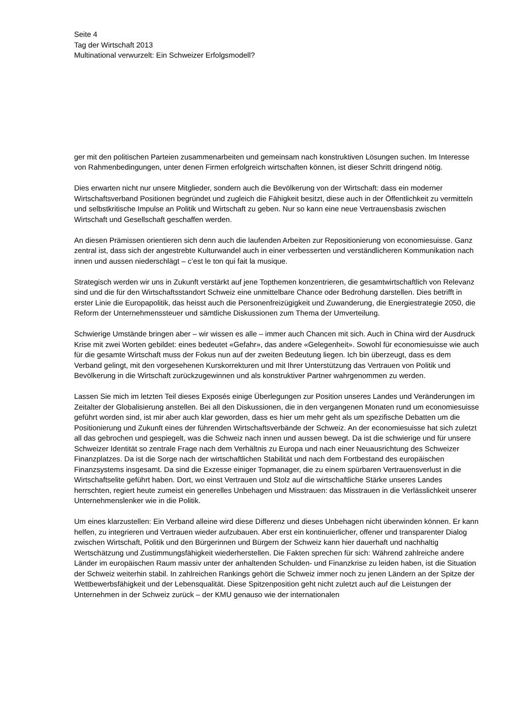Seite 4
Tag der Wirtschaft 2013
Multinational verwurzelt: Ein Schweizer Erfolgsmodell?
ger mit den politischen Parteien zusammenarbeiten und gemeinsam nach konstruktiven Lösungen suchen. Im Interesse von Rahmenbedingungen, unter denen Firmen erfolgreich wirtschaften können, ist dieser Schritt dringend nötig.
Dies erwarten nicht nur unsere Mitglieder, sondern auch die Bevölkerung von der Wirtschaft: dass ein moderner Wirtschaftsverband Positionen begründet und zugleich die Fähigkeit besitzt, diese auch in der Öffentlichkeit zu vermitteln und selbstkritische Impulse an Politik und Wirtschaft zu geben. Nur so kann eine neue Vertrauensbasis zwischen Wirtschaft und Gesellschaft geschaffen werden.
An diesen Prämissen orientieren sich denn auch die laufenden Arbeiten zur Repositionierung von economiesuisse. Ganz zentral ist, dass sich der angestrebte Kulturwandel auch in einer verbesserten und verständlicheren Kommunikation nach innen und aussen niederschlägt – c’est le ton qui fait la musique.
Strategisch werden wir uns in Zukunft verstärkt auf jene Topthemen konzentrieren, die gesamtwirtschaftlich von Relevanz sind und die für den Wirtschaftsstandort Schweiz eine unmittelbare Chance oder Bedrohung darstellen. Dies betrifft in erster Linie die Europapolitik, das heisst auch die Personenfreizügigkeit und Zuwanderung, die Energiestrategie 2050, die Reform der Unternehmenssteuer und sämtliche Diskussionen zum Thema der Umverteilung.
Schwierige Umstände bringen aber – wir wissen es alle – immer auch Chancen mit sich. Auch in China wird der Ausdruck Krise mit zwei Worten gebildet: eines bedeutet «Gefahr», das andere «Gelegenheit». Sowohl für economiesuisse wie auch für die gesamte Wirtschaft muss der Fokus nun auf der zweiten Bedeutung liegen. Ich bin überzeugt, dass es dem Verband gelingt, mit den vorgesehenen Kurskorrekturen und mit Ihrer Unterstützung das Vertrauen von Politik und Bevölkerung in die Wirtschaft zurückzugewinnen und als konstruktiver Partner wahrgenommen zu werden.
Lassen Sie mich im letzten Teil dieses Exposés einige Überlegungen zur Position unseres Landes und Veränderungen im Zeitalter der Globalisierung anstellen. Bei all den Diskussionen, die in den vergangenen Monaten rund um economiesuisse geführt worden sind, ist mir aber auch klar geworden, dass es hier um mehr geht als um spezifische Debatten um die Positionierung und Zukunft eines der führenden Wirtschaftsverbände der Schweiz. An der economiesuisse hat sich zuletzt all das gebrochen und gespiegelt, was die Schweiz nach innen und aussen bewegt. Da ist die schwierige und für unsere Schweizer Identität so zentrale Frage nach dem Verhältnis zu Europa und nach einer Neuausrichtung des Schweizer Finanzplatzes. Da ist die Sorge nach der wirtschaftlichen Stabilität und nach dem Fortbestand des europäischen Finanzsystems insgesamt. Da sind die Exzesse einiger Topmanager, die zu einem spürbaren Vertrauensverlust in die Wirtschaftselite geführt haben. Dort, wo einst Vertrauen und Stolz auf die wirtschaftliche Stärke unseres Landes herrschten, regiert heute zumeist ein generelles Unbehagen und Misstrauen: das Misstrauen in die Verlässlichkeit unserer Unternehmenslenker wie in die Politik.
Um eines klarzustellen: Ein Verband alleine wird diese Differenz und dieses Unbehagen nicht überwinden können. Er kann helfen, zu integrieren und Vertrauen wieder aufzubauen. Aber erst ein kontinuierlicher, offener und transparenter Dialog zwischen Wirtschaft, Politik und den Bürgerinnen und Bürgern der Schweiz kann hier dauerhaft und nachhaltig Wertschätzung und Zustimmungsfähigkeit wiederherstellen. Die Fakten sprechen für sich: Während zahlreiche andere Länder im europäischen Raum massiv unter der anhaltenden Schulden- und Finanzkrise zu leiden haben, ist die Situation der Schweiz weiterhin stabil. In zahlreichen Rankings gehört die Schweiz immer noch zu jenen Ländern an der Spitze der Wettbewerbsfähigkeit und der Lebensqualität. Diese Spitzenposition geht nicht zuletzt auch auf die Leistungen der Unternehmen in der Schweiz zurück – der KMU genauso wie der internationalen